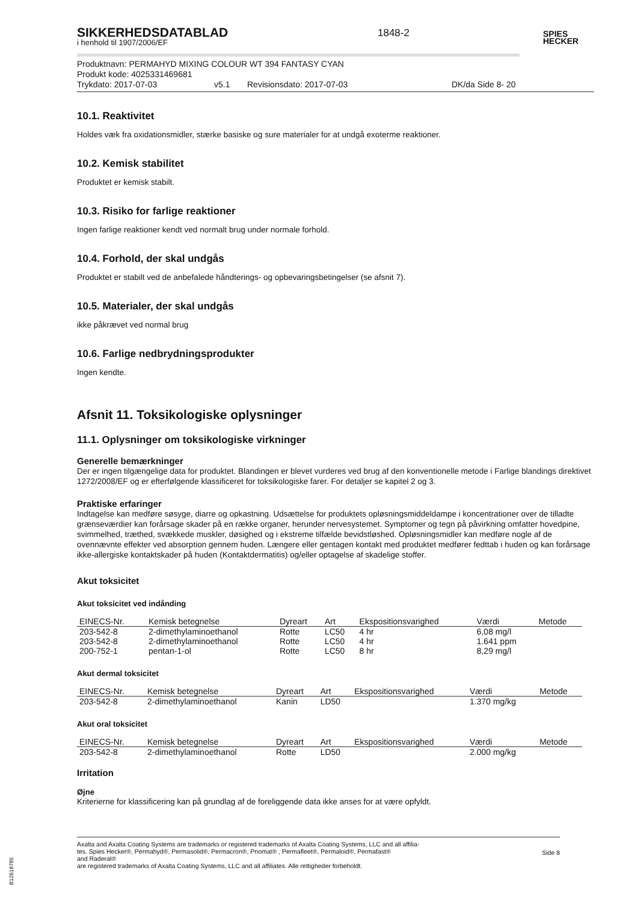1848-2
SPIES
HECKER
SIKKERHEDSDATABLAD
i henhold til 1907/2006/EF
Produktnavn: PERMAHYD MIXING COLOUR WT 394 FANTASY CYAN
Produkt kode: 4025331469681
Trykdato: 2017-07-03 v5.1 Revisionsdato: 2017-07-03 DK/da Side 8- 20
10.1. Reaktivitet
Holdes væk fra oxidationsmidler, stærke basiske og sure materialer for at undgå exoterme reaktioner.
10.2. Kemisk stabilitet
Produktet er kemisk stabilt.
10.3. Risiko for farlige reaktioner
Ingen farlige reaktioner kendt ved normalt brug under normale forhold.
10.4. Forhold, der skal undgås
Produktet er stabilt ved de anbefalede håndterings- og opbevaringsbetingelser (se afsnit 7).
10.5. Materialer, der skal undgås
ikke påkrævet ved normal brug
10.6. Farlige nedbrydningsprodukter
Ingen kendte.
Afsnit 11. Toksikologiske oplysninger
11.1. Oplysninger om toksikologiske virkninger
Generelle bemærkninger
Der er ingen tilgængelige data for produktet. Blandingen er blevet vurderes ved brug af den konventionelle metode i Farlige blandings direktivet 1272/2008/EF og er efterfølgende klassificeret for toksikologiske farer. For detaljer se kapitel 2 og 3.
Praktiske erfaringer
Indtagelse kan medføre søsyge, diarre og opkastning. Udsættelse for produktets opløsningsmiddeldampe i koncentrationer over de tilladte grænseværdier kan forårsage skader på en række organer, herunder nervesystemet. Symptomer og tegn på påvirkning omfatter hovedpine, svimmelhed, træthed, svækkede muskler, døsighed og i ekstreme tilfælde bevidstløshed. Opløsningsmidler kan medføre nogle af de ovennævnte effekter ved absorption gennem huden. Længere eller gentagen kontakt med produktet medfører fedttab i huden og kan forårsage ikke-allergiske kontaktskader på huden (Kontaktdermatitis) og/eller optagelse af skadelige stoffer.
Akut toksicitet
Akut toksicitet ved indånding
| EINECS-Nr. | Kemisk betegnelse | Dyreart | Art | Ekspositionsvarighed | Værdi | Metode |
| --- | --- | --- | --- | --- | --- | --- |
| 203-542-8 | 2-dimethylaminoethanol | Rotte | LC50 | 4 hr | 6,08 mg/l | |
| 203-542-8 | 2-dimethylaminoethanol | Rotte | LC50 | 4 hr | 1.641 ppm | |
| 200-752-1 | pentan-1-ol | Rotte | LC50 | 8 hr | 8,29 mg/l | |
Akut dermal toksicitet
| EINECS-Nr. | Kemisk betegnelse | Dyreart | Art | Ekspositionsvarighed | Værdi | Metode |
| --- | --- | --- | --- | --- | --- | --- |
| 203-542-8 | 2-dimethylaminoethanol | Kanin | LD50 | | 1.370 mg/kg | |
Akut oral toksicitet
| EINECS-Nr. | Kemisk betegnelse | Dyreart | Art | Ekspositionsvarighed | Værdi | Metode |
| --- | --- | --- | --- | --- | --- | --- |
| 203-542-8 | 2-dimethylaminoethanol | Rotte | LD50 | | 2.000 mg/kg | |
Irritation
Øjne
Kriterierne for klassificering kan på grundlag af de foreliggende data ikke anses for at være opfyldt.
Axalta and Axalta Coating Systems are trademarks or registered trademarks of Axalta Coating Systems, LLC and all affilia-
tes. Spies Hecker®, Permahyd®, Permasolid®, Permacron®, Priomat® , Permafleet®, Permaloid®, Permafast®
and Raderal®
are registered trademarks of Axalta Coating Systems, LLC and all affiliates. Alle rettigheder forbeholdt.
Side 8
B12618785